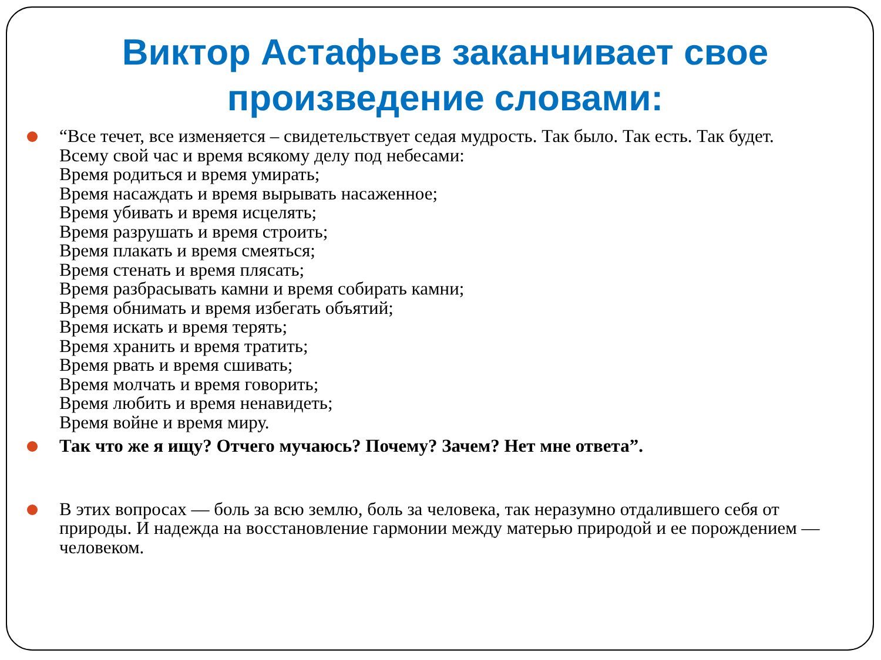Виктор Астафьев заканчивает свое произведение словами:
“Все течет, все изменяется – свидетельствует седая мудрость. Так было. Так есть. Так будет.
Всему свой час и время всякому делу под небесами:
Время родиться и время умирать;
Время насаждать и время вырывать насаженное;
Время убивать и время исцелять;
Время разрушать и время строить;
Время плакать и время смеяться;
Время стенать и время плясать;
Время разбрасывать камни и время собирать камни;
Время обнимать и время избегать объятий;
Время искать и время терять;
Время хранить и время тратить;
Время рвать и время сшивать;
Время молчать и время говорить;
Время любить и время ненавидеть;
Время войне и время миру.
Так что же я ищу? Отчего мучаюсь? Почему? Зачем? Нет мне ответа”.
В этих вопросах — боль за всю землю, боль за человека, так неразумно отдалившего себя от природы. И надежда на восстановление гармонии между матерью природой и ее порождением — человеком.